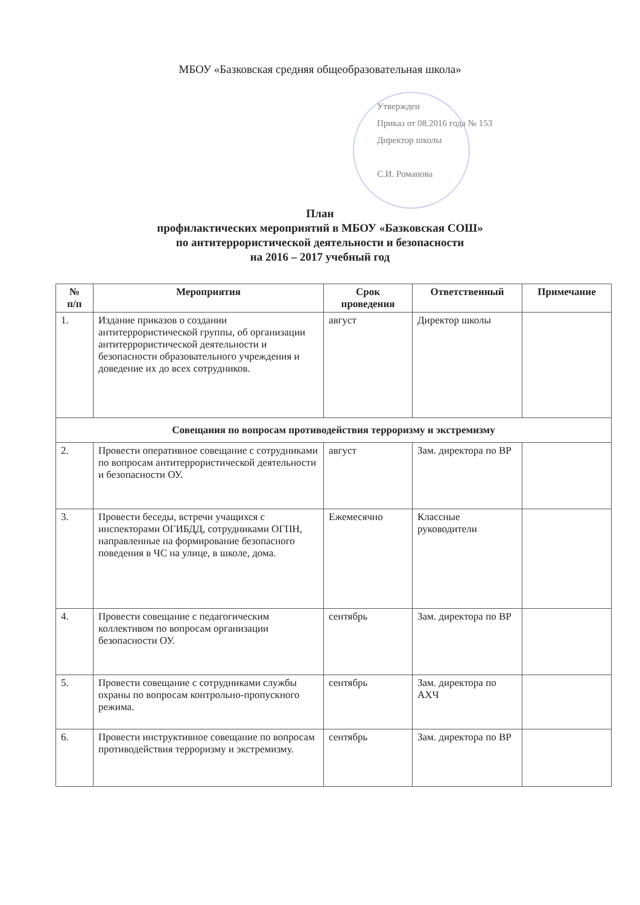МБОУ «Базковская средняя общеобразовательная школа»
Утвержден
Приказ от 08.2016 года № 153
Директор школы
С.И. Романова
План
профилактических мероприятий в МБОУ «Базковская СОШ»
по антитеррористической деятельности и безопасности
на 2016 – 2017 учебный год
| № п/п | Мероприятия | Срок проведения | Ответственный | Примечание |
| --- | --- | --- | --- | --- |
| 1. | Издание приказов о создании антитеррористической группы, об организации антитеррористической деятельности и безопасности образовательного учреждения и доведение их до всех сотрудников. | август | Директор школы | |
| Совещания по вопросам противодействия терроризму и экстремизму | | | | |
| 2. | Провести оперативное совещание с сотрудниками по вопросам антитеррористической деятельности и безопасности ОУ. | август | Зам. директора по ВР | |
| 3. | Провести беседы, встречи учащихся с инспекторами ОГИБДД, сотрудниками ОГПН, направленные на формирование безопасного поведения в ЧС на улице, в школе, дома. | Ежемесячно | Классные руководители | |
| 4. | Провести совещание с педагогическим коллективом по вопросам организации безопасности ОУ. | сентябрь | Зам. директора по ВР | |
| 5. | Провести совещание с сотрудниками службы охраны по вопросам контрольно-пропускного режима. | сентябрь | Зам. директора по АХЧ | |
| 6. | Провести инструктивное совещание по вопросам противодействия терроризму и экстремизму. | сентябрь | Зам. директора по ВР | |